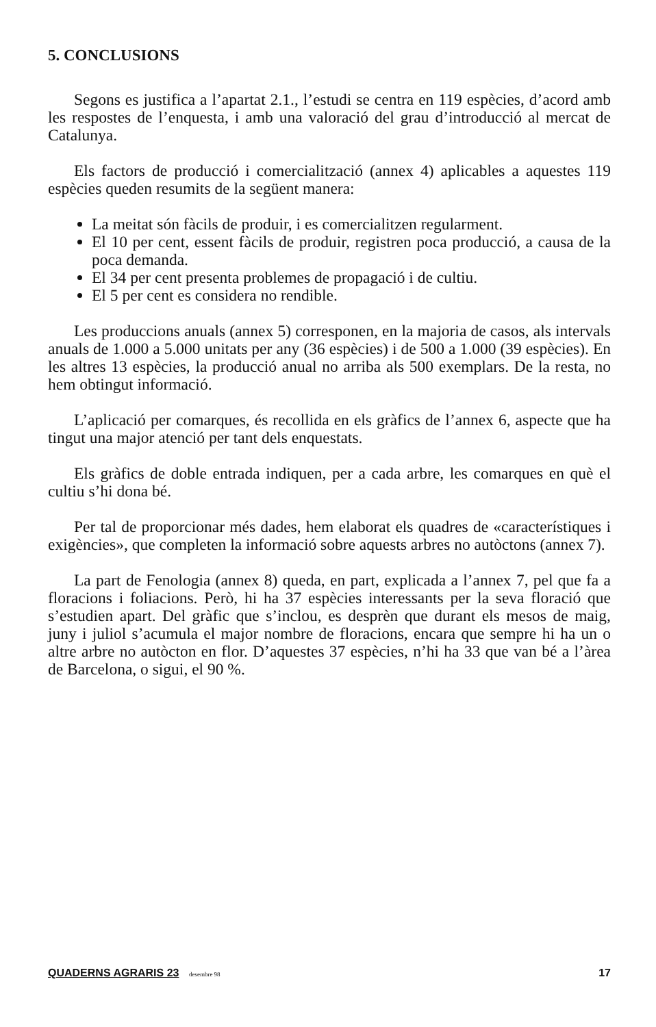5. CONCLUSIONS
Segons es justifica a l’apartat 2.1., l’estudi se centra en 119 espècies, d’acord amb les respostes de l’enquesta, i amb una valoració del grau d’introducció al mercat de Catalunya.
Els factors de producció i comercialització (annex 4) aplicables a aquestes 119 espècies queden resumits de la següent manera:
La meitat són fàcils de produir, i es comercialitzen regularment.
El 10 per cent, essent fàcils de produir, registren poca producció, a causa de la poca demanda.
El 34 per cent presenta problemes de propagació i de cultiu.
El 5 per cent es considera no rendible.
Les produccions anuals (annex 5) corresponen, en la majoria de casos, als intervals anuals de 1.000 a 5.000 unitats per any (36 espècies) i de 500 a 1.000 (39 espècies). En les altres 13 espècies, la producció anual no arriba als 500 exemplars. De la resta, no hem obtingut informació.
L’aplicació per comarques, és recollida en els gràfics de l’annex 6, aspecte que ha tingut una major atenció per tant dels enquestats.
Els gràfics de doble entrada indiquen, per a cada arbre, les comarques en què el cultiu s’hi dona bé.
Per tal de proporcionar més dades, hem elaborat els quadres de «característiques i exigències», que completen la informació sobre aquests arbres no autòctons (annex 7).
La part de Fenologia (annex 8) queda, en part, explicada a l’annex 7, pel que fa a floracions i foliacions. Però, hi ha 37 espècies interessants per la seva floració que s’estudien apart. Del gràfic que s’inclou, es desprèn que durant els mesos de maig, juny i juliol s’acumula el major nombre de floracions, encara que sempre hi ha un o altre arbre no autòcton en flor. D’aquestes 37 espècies, n’hi ha 33 que van bé a l’àrea de Barcelona, o sigui, el 90 %.
QUADERNS AGRARIS 23 desembre 98 17